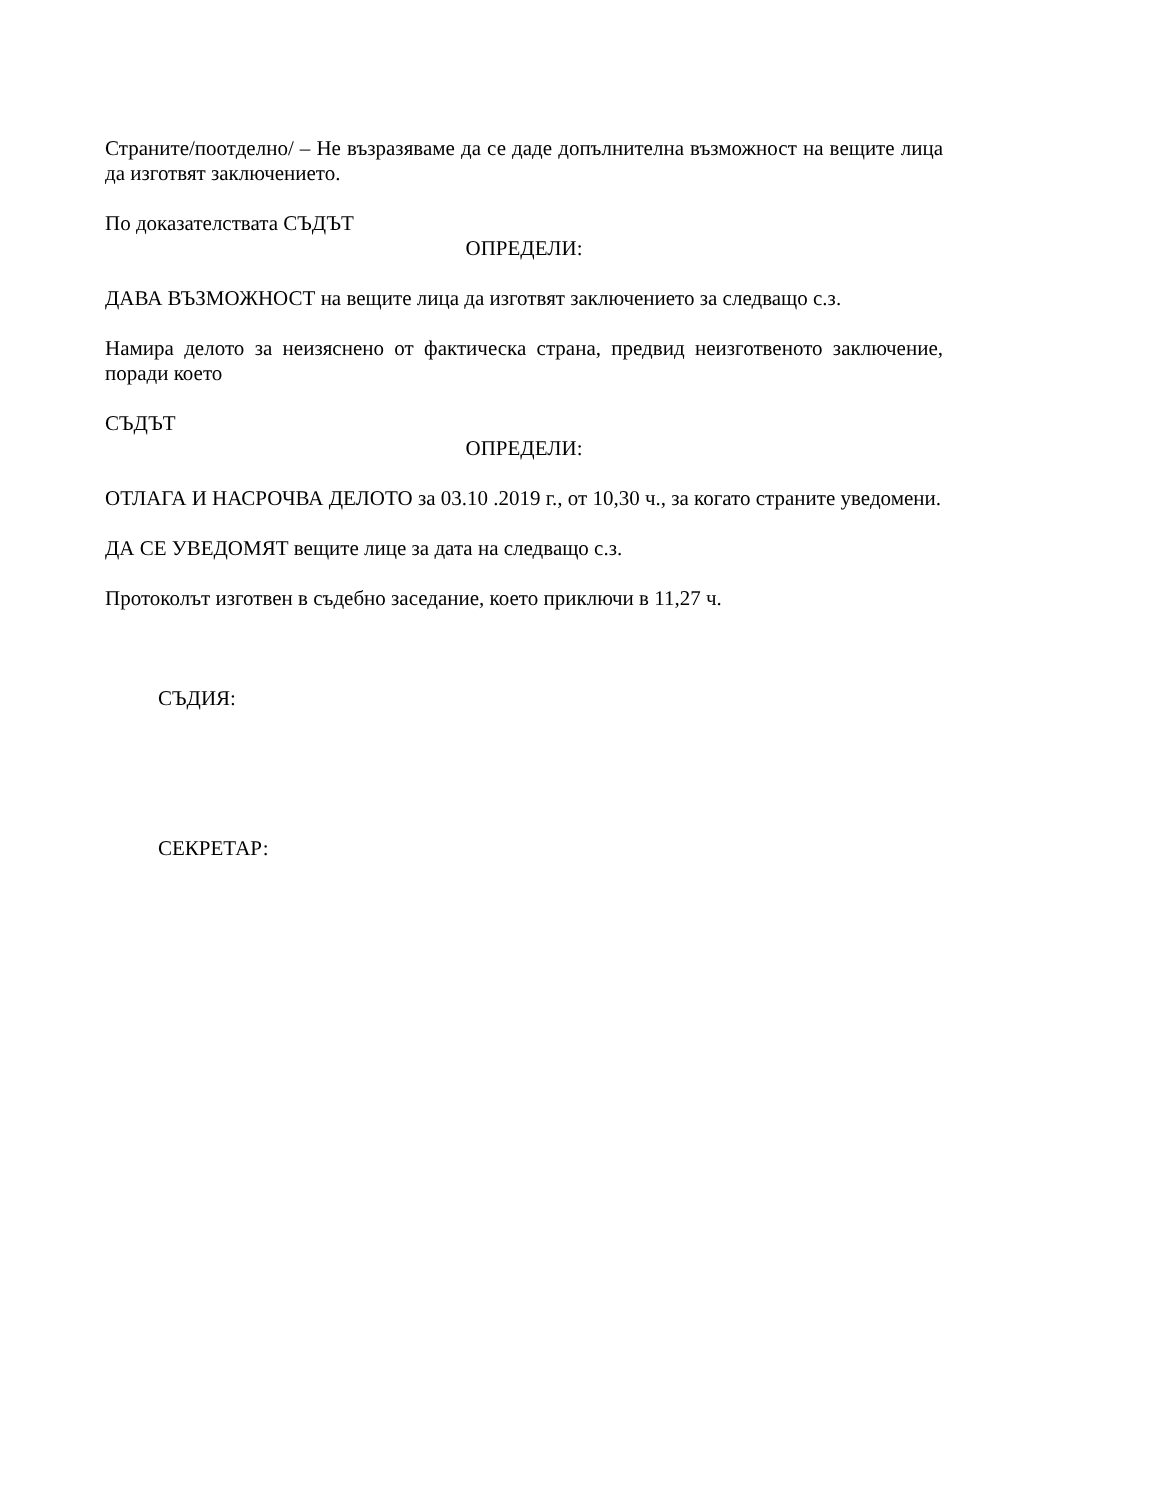Страните/поотделно/ – Не възразяваме да се даде допълнителна възможност на вещите лица да изготвят заключението.
По доказателствата СЪДЪТ
ОПРЕДЕЛИ:
ДАВА ВЪЗМОЖНОСТ на вещите лица да изготвят заключението за следващо с.з.
Намира делото за неизяснено от фактическа страна, предвид неизготвеното заключение, поради което
СЪДЪТ
ОПРЕДЕЛИ:
ОТЛАГА И НАСРОЧВА ДЕЛОТО за 03.10 .2019 г., от 10,30 ч., за когато страните уведомени.
ДА СЕ УВЕДОМЯТ вещите лице за дата на следващо с.з.
Протоколът изготвен в съдебно заседание, което приключи в 11,27 ч.
СЪДИЯ:
СЕКРЕТАР: